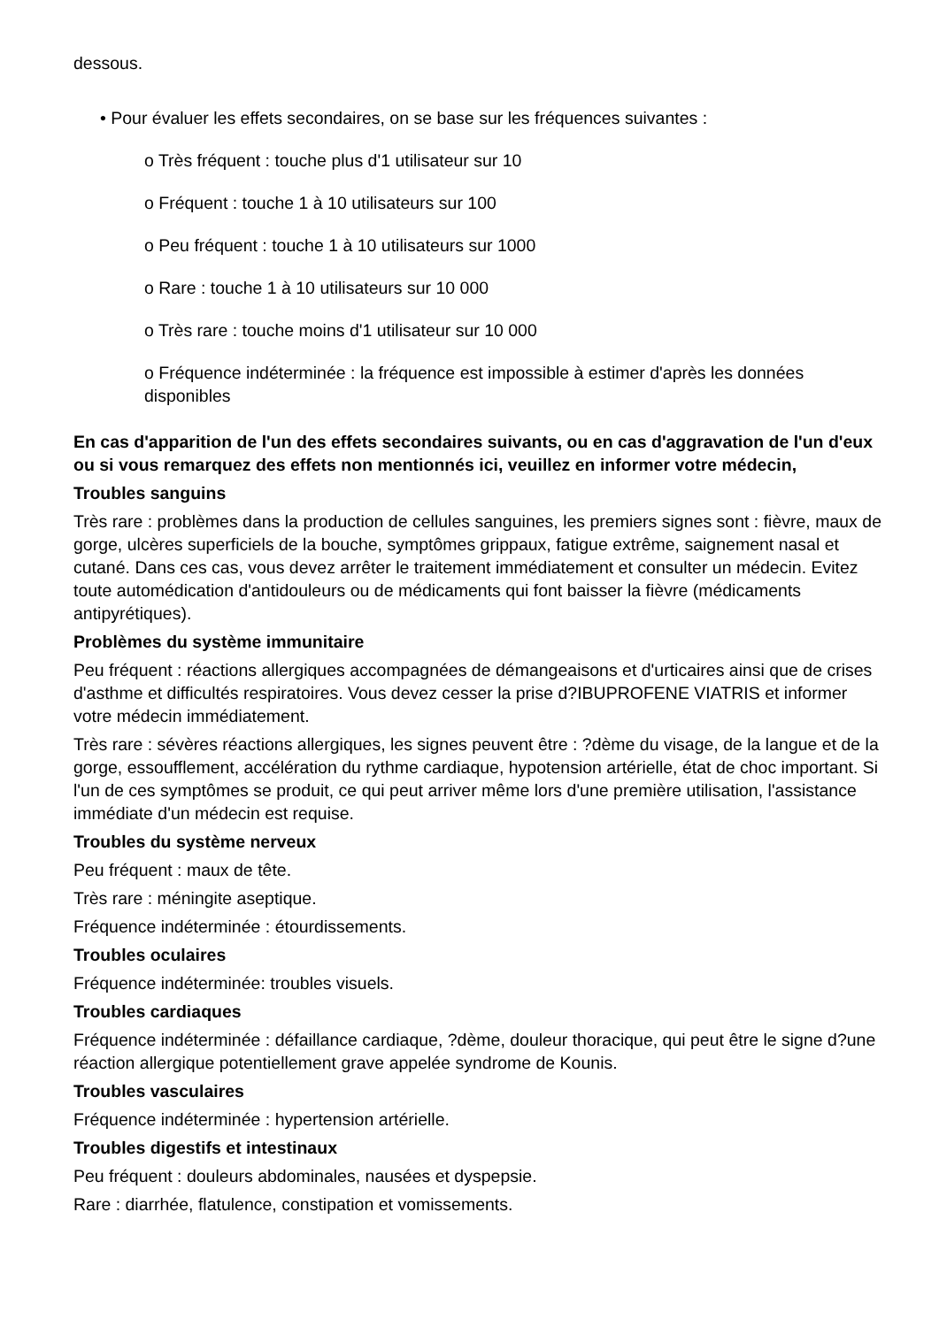dessous.
• Pour évaluer les effets secondaires, on se base sur les fréquences suivantes :
o Très fréquent : touche plus d'1 utilisateur sur 10
o Fréquent : touche 1 à 10 utilisateurs sur 100
o Peu fréquent : touche 1 à 10 utilisateurs sur 1000
o Rare : touche 1 à 10 utilisateurs sur 10 000
o Très rare : touche moins d'1 utilisateur sur 10 000
o Fréquence indéterminée : la fréquence est impossible à estimer d'après les données disponibles
En cas d'apparition de l'un des effets secondaires suivants, ou en cas d'aggravation de l'un d'eux ou si vous remarquez des effets non mentionnés ici, veuillez en informer votre médecin,
Troubles sanguins
Très rare : problèmes dans la production de cellules sanguines, les premiers signes sont : fièvre, maux de gorge, ulcères superficiels de la bouche, symptômes grippaux, fatigue extrême, saignement nasal et cutané. Dans ces cas, vous devez arrêter le traitement immédiatement et consulter un médecin. Evitez toute automédication d'antidouleurs ou de médicaments qui font baisser la fièvre (médicaments antipyrétiques).
Problèmes du système immunitaire
Peu fréquent : réactions allergiques accompagnées de démangeaisons et d'urticaires ainsi que de crises d'asthme et difficultés respiratoires. Vous devez cesser la prise d?IBUPROFENE VIATRIS et informer votre médecin immédiatement.
Très rare : sévères réactions allergiques, les signes peuvent être : ?dème du visage, de la langue et de la gorge, essoufflement, accélération du rythme cardiaque, hypotension artérielle, état de choc important. Si l'un de ces symptômes se produit, ce qui peut arriver même lors d'une première utilisation, l'assistance immédiate d'un médecin est requise.
Troubles du système nerveux
Peu fréquent : maux de tête.
Très rare : méningite aseptique.
Fréquence indéterminée : étourdissements.
Troubles oculaires
Fréquence indéterminée: troubles visuels.
Troubles cardiaques
Fréquence indéterminée : défaillance cardiaque, ?dème, douleur thoracique, qui peut être le signe d?une réaction allergique potentiellement grave appelée syndrome de Kounis.
Troubles vasculaires
Fréquence indéterminée : hypertension artérielle.
Troubles digestifs et intestinaux
Peu fréquent : douleurs abdominales, nausées et dyspepsie.
Rare : diarrhée, flatulence, constipation et vomissements.